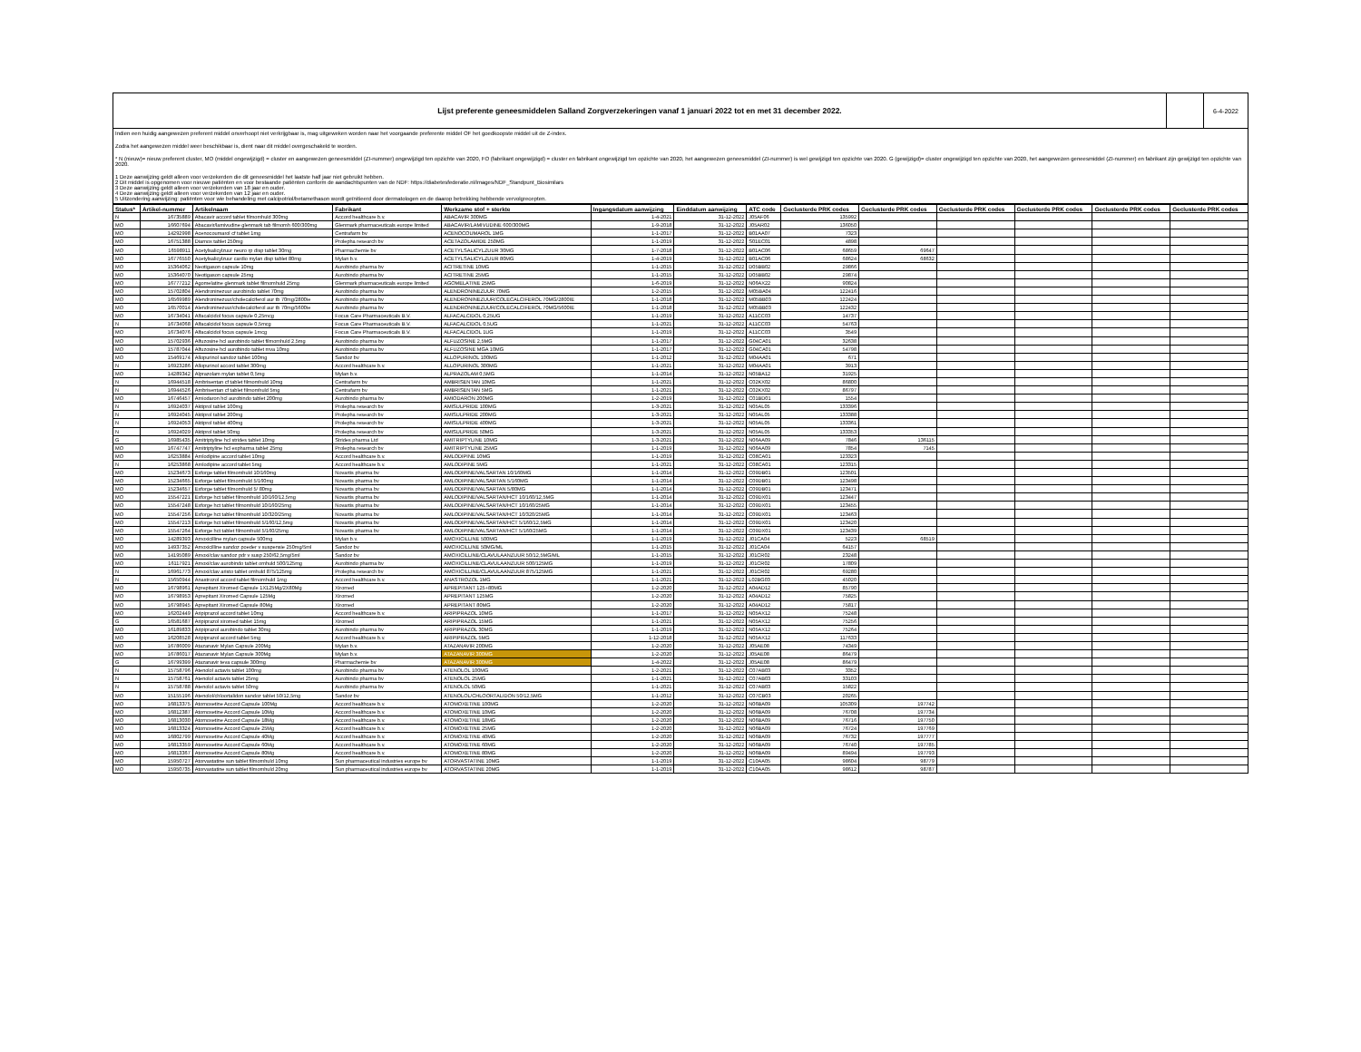Lijst preferente geneesmiddelen Salland Zorgverzekeringen vanaf 1 januari 2022 tot en met 31 december 2022.
6-4-2022
Indien een huidig aangewezen preferent middel onverhoopt niet verkrijgbaar is, mag uitgeweken worden naar het voorgaande preferente middel OF het goedkoopste middel uit de Z-index.
Zodra het aangewezen middel weer beschikbaar is, dient naar dit middel overgeschakeld te worden.
* N (nieuw)= nieuw preferent cluster, MO (middel ongewijzigd) = cluster en aangewezen geneesmiddel (ZI-nummer) ongewijzigd ten opzichte van 2020, FO (fabrikant ongewijzigd) = cluster en fabrikant ongewijzigd ten opzichte van 2020, het aangewezen geneesmiddel (ZI-nummer) is wel gewijzigd ten opzichte van 2020. G (gewijzigd)= cluster ongewijzigd ten opzichte van 2020, het aangewezen geneesmiddel (ZI-nummer) en fabrikant zijn gewijzigd ten opzichte van 2020.
1 Deze aanwijzing geldt alleen voor verzekerden die dit geneesmiddel het laatste half jaar niet gebruikt hebben.
2 Dit middel is opgenomen voor nieuwe patiënten en voor bestaande patiënten conform de aandachtspunten van de NDF: https://diabetesfederatie.nl/images/NDF_Standpunt_Biosimilars
3 Deze aanwijzing geldt alleen voor verzekerden van 18 jaar en ouder.
4 Deze aanwijzing geldt alleen voor verzekerden van 12 jaar en ouder.
5 Uitzondering aanwijzing: patiënten voor wie behandeling met calcipotriol/betamethason wordt geïnitieerd door dermatologen en de daarop betrekking hebbende vervolgrecepten.
| Status* | Artikel-nummer | Artikelnaam | Fabrikant | Werkzame stof + sterkte | Ingangsdatum aanwijzing | Einddatum aanwijzing | ATC code | Geclusterde PRK codes | Geclusterde PRK codes | Geclusterde PRK codes | Geclusterde PRK codes | Geclusterde PRK codes | Geclusterde PRK codes |
| --- | --- | --- | --- | --- | --- | --- | --- | --- | --- | --- | --- | --- | --- |
| N | 16735889 | Abacavir accord tablet filmomhuld 300mg | Accord healthcare b.v. | ABACAVIR 300MG | 1-4-2021 | 31-12-2022 | J05AF06 | 135992 | | | | | |
| MO | 16607694 | Abacavir/lamivudine glenmark tab filmomh 600/300mg | Glenmark pharmaceuticals europe limited | ABACAVIR/LAMIVUDINE 600/300MG | 1-9-2018 | 31-12-2022 | J05AR02 | 136050 | | | | | |
| MO | 14292998 | Acenocoumarol cf tablet 1mg | Centrafarm bv | ACENOCOUMAROL 1MG | 1-1-2017 | 31-12-2022 | B01AA07 | 7323 | | | | | |
| MO | 16751388 | Diamox tablet 250mg | Prolepha research bv | ACETAZOLAMIDE 250MG | 1-1-2019 | 31-12-2022 | S01EC01 | 4898 | | | | | |
| MO | 16598911 | Acetylsalicylzuur neuro rp disp tablet 30mg | Pharmachemie bv | ACETYLSALICYLZUUR 30MG | 1-7-2018 | 31-12-2022 | B01AC06 | 68659 | 69647 | | | | |
| MO | 16776550 | Acetylsalicylzuur cardio mylan disp tablet 80mg | Mylan b.v. | ACETYLSALICYLZUUR 80MG | 1-4-2019 | 31-12-2022 | B01AC06 | 68624 | 68632 | | | | |
| MO | 15364062 | Neotigason capsule 10mg | Aurobindo pharma bv | ACITRETINE 10MG | 1-1-2015 | 31-12-2022 | D05BB02 | 29866 | | | | | |
| MO | 15364070 | Neotigason capsule 25mg | Aurobindo pharma bv | ACITRETINE 25MG | 1-1-2015 | 31-12-2022 | D05BB02 | 29874 | | | | | |
| MO | 16777212 | Agomelatine glenmark tablet filmomhuld 25mg | Glenmark pharmaceuticals europe limited | AGOMELATINE 25MG | 1-6-2019 | 31-12-2022 | N06AX22 | 90824 | | | | | |
| MO | 15702804 | Alendroninezuur aurobindo tablet 70mg | Aurobindo pharma bv | ALENDRONINEZUUR 70MG | 1-2-2015 | 31-12-2022 | M05BA04 | 122416 | | | | | |
| MO | 16569989 | Alendroninezuur/cholecalciferol aur tb 70mg/2800ie | Aurobindo pharma bv | ALENDRONINEZUUR/COLECALCIFEROL 70MG/2800IE | 1-1-2018 | 31-12-2022 | M05BB03 | 122424 | | | | | |
| MO | 16570014 | Alendroninezuur/cholecalciferol aur tb 70mg/5600ie | Aurobindo pharma bv | ALENDRONINEZUUR/COLECALCIFEROL 70MG/5600IE | 1-1-2018 | 31-12-2022 | M05BB03 | 122432 | | | | | |
| MO | 16734041 | Alfacalcidol focus capsule 0,25mcg | Focus Care Pharmaceuticals B.V. | ALFACALCIDOL 0,25UG | 1-1-2019 | 31-12-2022 | A11CC03 | 14737 | | | | | |
| N | 16734068 | Alfacalcidol focus capsule 0,5mcg | Focus Care Pharmaceuticals B.V. | ALFACALCIDOL 0,5UG | 1-1-2021 | 31-12-2022 | A11CC03 | 54763 | | | | | |
| MO | 16734076 | Alfacalcidol focus capsule 1mcg | Focus Care Pharmaceuticals B.V. | ALFACALCIDOL 1UG | 1-1-2019 | 31-12-2022 | A11CC03 | 3549 | | | | | |
| MO | 15702936 | Alfuzosine hcl aurobindo tablet filmomhuld 2,5mg | Aurobindo pharma bv | ALFUZOSINE 2,5MG | 1-1-2017 | 31-12-2022 | G04CA01 | 32638 | | | | | |
| MO | 15787044 | Alfuzosine hcl aurobindo tablet mva 10mg | Aurobindo pharma bv | ALFUZOSINE MGA 10MG | 1-1-2017 | 31-12-2022 | G04CA01 | 54798 | | | | | |
| MO | 15469174 | Allopurinol sandoz tablet 100mg | Sandoz bv | ALLOPURINOL 100MG | 1-1-2012 | 31-12-2022 | M04AA01 | 671 | | | | | |
| N | 16923286 | Allopurinol accord tablet 300mg | Accord healthcare b.v. | ALLOPURINOL 300MG | 1-1-2021 | 31-12-2022 | M04AA01 | 3913 | | | | | |
| MO | 14289342 | Alprazolam mylan tablet 0,5mg | Mylan b.v. | ALPRAZOLAM 0,5MG | 1-1-2014 | 31-12-2022 | N05BA12 | 31925 | | | | | |
| N | 16944518 | Ambrisentan cf tablet filmomhuld 10mg | Centrafarm bv | AMBRISENTAN 10MG | 1-1-2021 | 31-12-2022 | C02KX02 | 86800 | | | | | |
| N | 16944526 | Ambrisentan cf tablet filmomhuld 5mg | Centrafarm bv | AMBRISENTAN 5MG | 1-1-2021 | 31-12-2022 | C02KX02 | 86797 | | | | | |
| MO | 16746457 | Amiodaron hcl aurobindo tablet 200mg | Aurobindo pharma bv | AMIODARON 200MG | 1-2-2019 | 31-12-2022 | C01BD01 | 1554 | | | | | |
| N | 16924037 | Aktiprol tablet 100mg | Prolepha research bv | AMISULPRIDE 100MG | 1-3-2021 | 31-12-2022 | N05AL05 | 133396 | | | | | |
| N | 16924045 | Aktiprol tablet 200mg | Prolepha research bv | AMISULPRIDE 200MG | 1-3-2021 | 31-12-2022 | N05AL05 | 133388 | | | | | |
| N | 16924053 | Aktiprol tablet 400mg | Prolepha research bv | AMISULPRIDE 400MG | 1-3-2021 | 31-12-2022 | N05AL05 | 133361 | | | | | |
| N | 16924029 | Aktiprol tablet 50mg | Prolepha research bv | AMISULPRIDE 50MG | 1-3-2021 | 31-12-2022 | N05AL05 | 133353 | | | | | |
| G | 16985435 | Amitriptyline hcl strides tablet 10mg | Strides pharma Ltd | AMITRIPTYLINE 10MG | 1-3-2021 | 31-12-2022 | N06AA09 | 7846 | 136115 | | | | |
| MO | 16747747 | Amitriptyline hcl expharma tablet 25mg | Prolepha research bv | AMITRIPTYLINE 25MG | 1-1-2019 | 31-12-2022 | N06AA09 | 7854 | 7145 | | | | |
| MO | 16253884 | Amlodipine accord tablet 10mg | Accord healthcare b.v. | AMLODIPINE 10MG | 1-1-2019 | 31-12-2022 | C08CA01 | 123323 | | | | | |
| N | 16253868 | Amlodipine accord tablet 5mg | Accord healthcare b.v. | AMLODIPINE 5MG | 1-1-2021 | 31-12-2022 | C08CA01 | 123315 | | | | | |
| MO | 15234673 | Exforge tablet filmomhuld 10/160mg | Novartis pharma bv | AMLODIPINE/VALSARTAN 10/160MG | 1-1-2014 | 31-12-2022 | C09DB01 | 123501 | | | | | |
| MO | 15234665 | Exforge tablet filmomhuld 5/160mg | Novartis pharma bv | AMLODIPINE/VALSARTAN 5/160MG | 1-1-2014 | 31-12-2022 | C09DB01 | 123498 | | | | | |
| MO | 15234657 | Exforge tablet filmomhuld 5/ 80mg | Novartis pharma bv | AMLODIPINE/VALSARTAN 5/80MG | 1-1-2014 | 31-12-2022 | C09DB01 | 123471 | | | | | |
| MO | 15547221 | Exforge hct tablet filmomhuld 10/160/12,5mg | Novartis pharma bv | AMLODIPINE/VALSARTAN/HCT 10/160/12,5MG | 1-1-2014 | 31-12-2022 | C09DX01 | 123447 | | | | | |
| MO | 15547248 | Exforge hct tablet filmomhuld 10/160/25mg | Novartis pharma bv | AMLODIPINE/VALSARTAN/HCT 10/160/25MG | 1-1-2014 | 31-12-2022 | C09DX01 | 123455 | | | | | |
| MO | 15547256 | Exforge hct tablet filmomhuld 10/320/25mg | Novartis pharma bv | AMLODIPINE/VALSARTAN/HCT 10/320/25MG | 1-1-2014 | 31-12-2022 | C09DX01 | 123463 | | | | | |
| MO | 15547213 | Exforge hct tablet filmomhuld 5/160/12,5mg | Novartis pharma bv | AMLODIPINE/VALSARTAN/HCT 5/160/12,5MG | 1-1-2014 | 31-12-2022 | C09DX01 | 123420 | | | | | |
| MO | 15547264 | Exforge hct tablet filmomhuld 5/160/25mg | Novartis pharma bv | AMLODIPINE/VALSARTAN/HCT 5/160/25MG | 1-1-2014 | 31-12-2022 | C09DX01 | 123439 | | | | | |
| MO | 14289393 | Amoxicilline mylan capsule 500mg | Mylan b.v. | AMOXICILLINE 500MG | 1-1-2019 | 31-12-2022 | J01CA04 | 5223 | 68519 | | | | |
| MO | 14937352 | Amoxicilline sandoz poeder v suspensie 250mg/5ml | Sandoz bv | AMOXICILLINE 50MG/ML | 1-1-2015 | 31-12-2022 | J01CA04 | 64157 | | | | | |
| MO | 14195089 | Amoxi/clav sandoz pdr v susp 250/62,5mg/5ml | Sandoz bv | AMOXICILLINE/CLAVULAANZUUR 50/12,5MG/ML | 1-1-2015 | 31-12-2022 | J01CR02 | 23248 | | | | | |
| MO | 16117921 | Amoxi/clav aurobindo tablet omhuld 500/125mg | Aurobindo pharma bv | AMOXICILLINE/CLAVULAANZUUR 500/125MG | 1-1-2019 | 31-12-2022 | J01CR02 | 17809 | | | | | |
| N | 16961773 | Amoxi/clav aristo tablet omhuld 875/125mg | Prolepha research bv | AMOXICILLINE/CLAVULAANZUUR 875/125MG | 1-1-2021 | 31-12-2022 | J01CR02 | 69280 | | | | | |
| N | 15650944 | Anastrozol accord tablet filmomhuld 1mg | Accord healthcare b.v. | ANASTROZOL 1MG | 1-1-2021 | 31-12-2022 | L02BG03 | 45020 | | | | | |
| MO | 16798961 | Aprepitant Xiromed Capsule 1X125Mg/2X80Mg | Xiromed | APREPITANT 125+80MG | 1-2-2020 | 31-12-2022 | A04AD12 | 85790 | | | | | |
| MO | 16798953 | Aprepitant Xiromed Capsule 125Mg | Xiromed | APREPITANT 125MG | 1-2-2020 | 31-12-2022 | A04AD12 | 75825 | | | | | |
| MO | 16798945 | Aprepitant Xiromed Capsule 80Mg | Xiromed | APREPITANT 80MG | 1-2-2020 | 31-12-2022 | A04AD12 | 75817 | | | | | |
| MO | 16202449 | Aripiprazol accord tablet 10mg | Accord healthcare b.v. | ARIPIPRAZOL 10MG | 1-1-2017 | 31-12-2022 | N05AX12 | 75248 | | | | | |
| G | 16581687 | Aripiprazol xiromed tablet 15mg | Xiromed | ARIPIPRAZOL 15MG | 1-1-2021 | 31-12-2022 | N05AX12 | 75256 | | | | | |
| MO | 16189833 | Aripiprazol aurobindo tablet 30mg | Aurobindo pharma bv | ARIPIPRAZOL 30MG | 1-1-2019 | 31-12-2022 | N05AX12 | 75264 | | | | | |
| MO | 16208528 | Aripiprazol accord tablet 5mg | Accord healthcare b.v. | ARIPIPRAZOL 5MG | 1-12-2018 | 31-12-2022 | N05AX12 | 117633 | | | | | |
| MO | 16786009 | Atazanavir Mylan Capsule 200Mg | Mylan b.v. | ATAZANAVIR 200MG | 1-2-2020 | 31-12-2022 | J05AE08 | 74349 | | | | | |
| MO | 16786017 | Atazanavir Mylan Capsule 300Mg | Mylan b.v. | ATAZANAVIR 300MG | 1-2-2020 | 31-12-2022 | J05AE08 | 86479 | | | | | |
| G | 16799399 | Atazanavir teva capsule 300mg | Pharmachemie bv | ATAZANAVIR 300MG | 1-4-2022 | 31-12-2022 | J05AE08 | 86479 | | | | | |
| N | 15758796 | Atenolol actavis tablet 100mg | Aurobindo pharma bv | ATENOLOL 100MG | 1-2-2021 | 31-12-2022 | C07AB03 | 3352 | | | | | |
| N | 15758761 | Atenolol actavis tablet 25mg | Aurobindo pharma bv | ATENOLOL 25MG | 1-1-2021 | 31-12-2022 | C07AB03 | 33103 | | | | | |
| N | 15758788 | Atenolol actavis tablet 50mg | Aurobindo pharma bv | ATENOLOL 50MG | 1-1-2021 | 31-12-2022 | C07AB03 | 15822 | | | | | |
| MO | 15155196 | Atenolol/chloortalidon sandoz tablet 50/12,5mg | Sandoz bv | ATENOLOL/CHLOORTALIDON 50/12,5MG | 1-1-2012 | 31-12-2022 | C07CB03 | 20265 | | | | | |
| MO | 16813375 | Atomoxetine Accord Capsule 100Mg | Accord healthcare b.v. | ATOMOXETINE 100MG | 1-2-2020 | 31-12-2022 | N06BA09 | 105309 | 197742 | | | | |
| MO | 16812387 | Atomoxetine Accord Capsule 10Mg | Accord healthcare b.v. | ATOMOXETINE 10MG | 1-2-2020 | 31-12-2022 | N06BA09 | 76708 | 197734 | | | | |
| MO | 16813030 | Atomoxetine Accord Capsule 18Mg | Accord healthcare b.v. | ATOMOXETINE 18MG | 1-2-2020 | 31-12-2022 | N06BA09 | 76716 | 197750 | | | | |
| MO | 16813324 | Atomoxetine Accord Capsule 25Mg | Accord healthcare b.v. | ATOMOXETINE 25MG | 1-2-2020 | 31-12-2022 | N06BA09 | 76724 | 197769 | | | | |
| MO | 16802799 | Atomoxetine Accord Capsule 40Mg | Accord healthcare b.v. | ATOMOXETINE 40MG | 1-2-2020 | 31-12-2022 | N06BA09 | 76732 | 197777 | | | | |
| MO | 16813359 | Atomoxetine Accord Capsule 60Mg | Accord healthcare b.v. | ATOMOXETINE 60MG | 1-2-2020 | 31-12-2022 | N06BA09 | 76740 | 197785 | | | | |
| MO | 16813367 | Atomoxetine Accord Capsule 80Mg | Accord healthcare b.v. | ATOMOXETINE 80MG | 1-2-2020 | 31-12-2022 | N06BA09 | 89494 | 197793 | | | | |
| MO | 15950727 | Atorvastatine sun tablet filmomhuld 10mg | Sun pharmaceutical industries europe bv | ATORVASTATINE 10MG | 1-1-2019 | 31-12-2022 | C10AA05 | 98604 | 98779 | | | | |
| MO | 15950735 | Atorvastatine sun tablet filmomhuld 20mg | Sun pharmaceutical industries europe bv | ATORVASTATINE 20MG | 1-1-2019 | 31-12-2022 | C10AA05 | 98612 | 98787 | | | | |